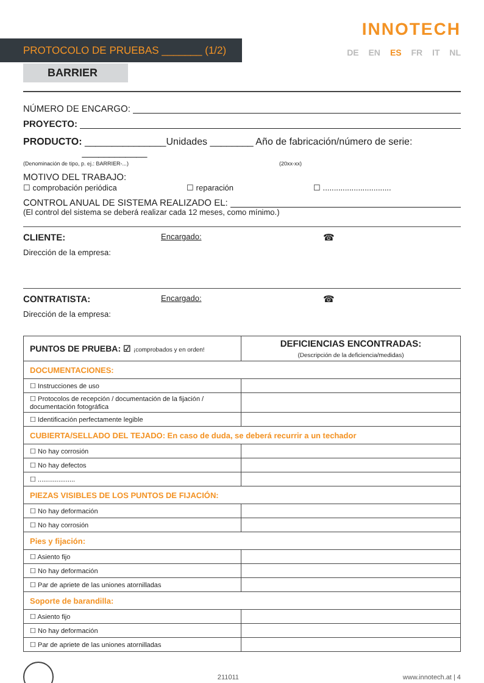PROTOCOLO DE PRUEBAS _______ (1/2)
INNOTECH
DE EN ES FR IT NL
BARRIER
NÚMERO DE ENCARGO:
PROYECTO:
PRODUCTO: _______________Unidades ________ Año de fabricación/número de serie: ____________
(Denominación de tipo, p. ej.: BARRIER-...) (20xx-xx)
MOTIVO DEL TRABAJO:
☐ comprobación periódica ☐ reparación ☐ ...............................
CONTROL ANUAL DE SISTEMA REALIZADO EL:
(El control del sistema se deberá realizar cada 12 meses, como mínimo.)
CLIENTE: Encargado: ☎
Dirección de la empresa:
CONTRATISTA: Encargado: ☎
Dirección de la empresa:
| PUNTOS DE PRUEBA: ☑ ¡comprobados y en orden! | DEFICIENCIAS ENCONTRADAS: (Descripción de la deficiencia/medidas) |
| --- | --- |
| DOCUMENTACIONES: | |
| ☐ Instrucciones de uso | |
| ☐ Protocolos de recepción / documentación de la fijación / documentación fotográfica | |
| ☐ Identificación perfectamente legible | |
| CUBIERTA/SELLADO DEL TEJADO: En caso de duda, se deberá recurrir a un techador | |
| ☐ No hay corrosión | |
| ☐ No hay defectos | |
| ☐ .................... | |
| PIEZAS VISIBLES DE LOS PUNTOS DE FIJACIÓN: | |
| ☐ No hay deformación | |
| ☐ No hay corrosión | |
| Pies y fijación: | |
| ☐ Asiento fijo | |
| ☐ No hay deformación | |
| ☐ Par de apriete de las uniones atornilladas | |
| Soporte de barandilla: | |
| ☐ Asiento fijo | |
| ☐ No hay deformación | |
| ☐ Par de apriete de las uniones atornilladas | |
211011 www.innotech.at | 4